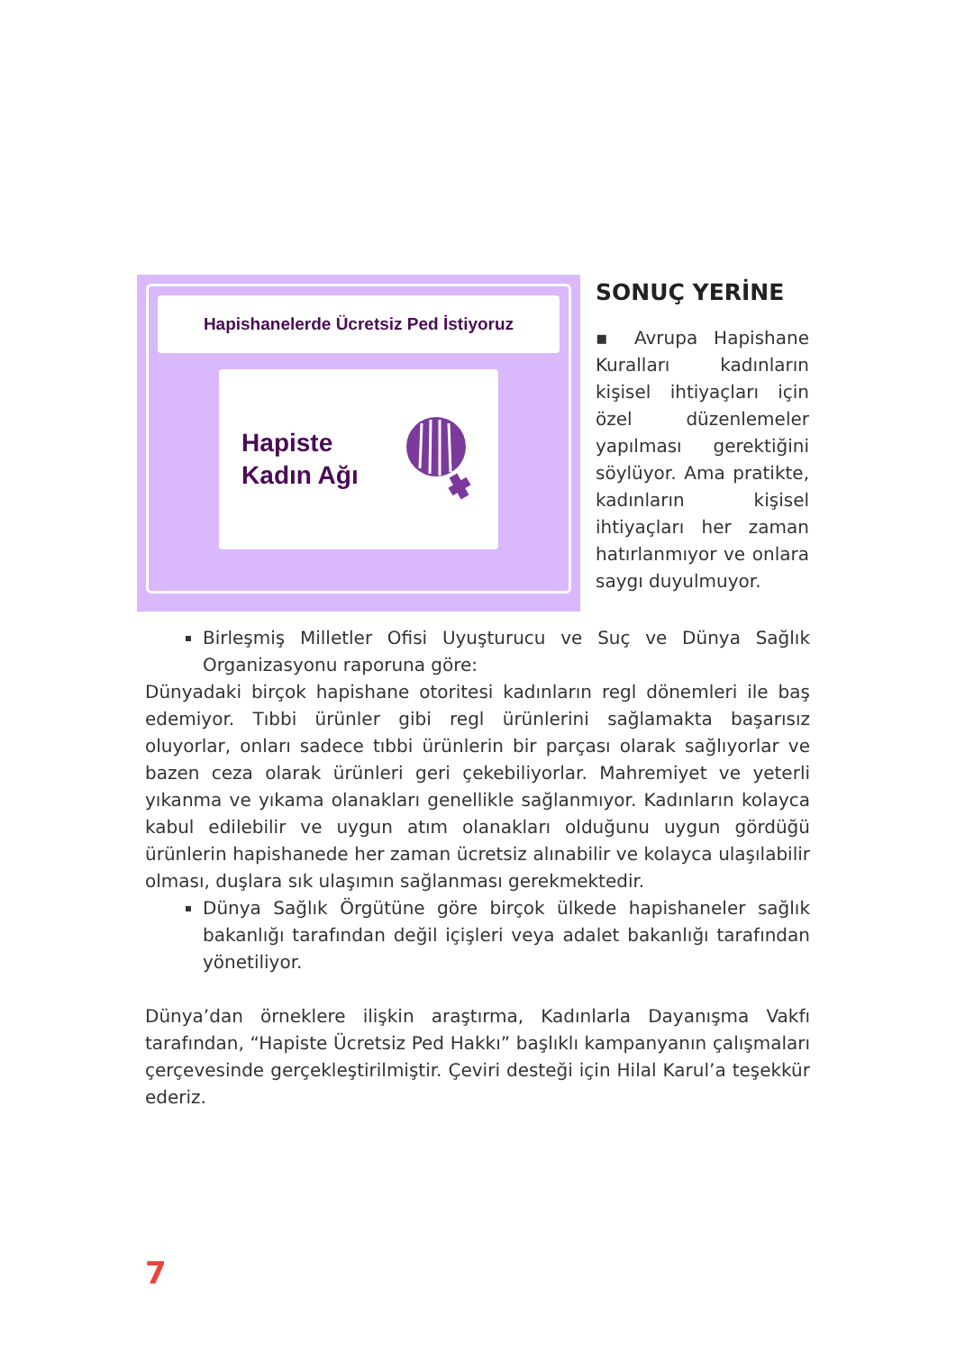Hapishanelerde Ücretsiz Ped İstiyoruz
Hapiste
Kadın Ağı
SONUÇ YERİNE
▪ Avrupa Hapishane Kuralları kadınların kişisel ihtiyaçları için özel düzenlemeler yapılması gerektiğini söylüyor. Ama pratikte, kadınların kişisel ihtiyaçları her zaman hatırlanmıyor ve onlara saygı duyulmuyor.
Birleşmiş Milletler Ofisi Uyuşturucu ve Suç ve Dünya Sağlık Organizasyonu raporuna göre:
Dünyadaki birçok hapishane otoritesi kadınların regl dönemleri ile baş edemiyor. Tıbbi ürünler gibi regl ürünlerini sağlamakta başarısız oluyorlar, onları sadece tıbbi ürünlerin bir parçası olarak sağlıyorlar ve bazen ceza olarak ürünleri geri çekebiliyorlar. Mahremiyet ve yeterli yıkanma ve yıkama olanakları genellikle sağlanmıyor. Kadınların kolayca kabul edilebilir ve uygun atım olanakları olduğunu uygun gördüğü ürünlerin hapishanede her zaman ücretsiz alınabilir ve kolayca ulaşılabilir olması, duşlara sık ulaşımın sağlanması gerekmektedir.
Dünya Sağlık Örgütüne göre birçok ülkede hapishaneler sağlık bakanlığı tarafından değil içişleri veya adalet bakanlığı tarafından yönetiliyor.
Dünya’dan örneklere ilişkin araştırma, Kadınlarla Dayanışma Vakfı tarafından, “Hapiste Ücretsiz Ped Hakkı” başlıklı kampanyanın çalışmaları çerçevesinde gerçekleştirilmiştir. Çeviri desteği için Hilal Karul’a teşekkür ederiz.
7